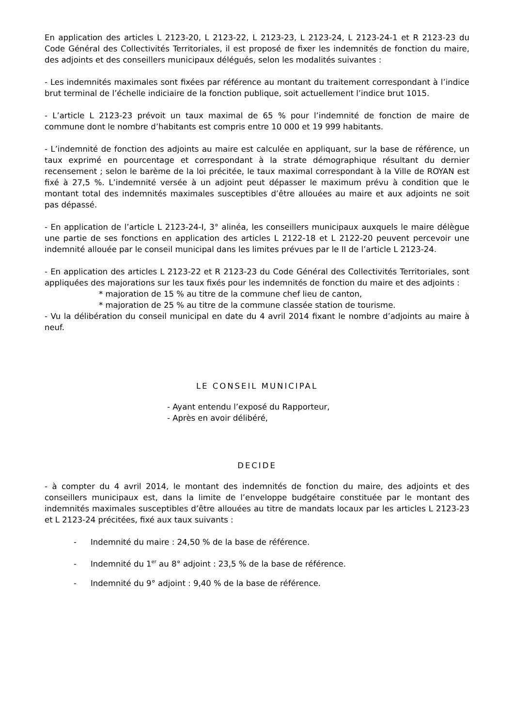En application des articles L 2123-20, L 2123-22, L 2123-23, L 2123-24, L 2123-24-1 et R 2123-23 du Code Général des Collectivités Territoriales, il est proposé de fixer les indemnités de fonction du maire, des adjoints et des conseillers municipaux délégués, selon les modalités suivantes :
- Les indemnités maximales sont fixées par référence au montant du traitement correspondant à l’indice brut terminal de l’échelle indiciaire de la fonction publique, soit actuellement l’indice brut 1015.
- L’article L 2123-23 prévoit un taux maximal de 65 % pour l’indemnité de fonction de maire de commune dont le nombre d’habitants est compris entre 10 000 et 19 999 habitants.
- L’indemnité de fonction des adjoints au maire est calculée en appliquant, sur la base de référence, un taux exprimé en pourcentage et correspondant à la strate démographique résultant du dernier recensement ; selon le barème de la loi précitée, le taux maximal correspondant à la Ville de ROYAN est fixé à 27,5 %. L’indemnité versée à un adjoint peut dépasser le maximum prévu à condition que le montant total des indemnités maximales susceptibles d’être allouées au maire et aux adjoints ne soit pas dépassé.
- En application de l’article L 2123-24-I, 3° alinéa, les conseillers municipaux auxquels le maire délègue une partie de ses fonctions en application des articles L 2122-18 et L 2122-20 peuvent percevoir une indemnité allouée par le conseil municipal dans les limites prévues par le II de l’article L 2123-24.
- En application des articles L 2123-22 et R 2123-23 du Code Général des Collectivités Territoriales, sont appliquées des majorations sur les taux fixés pour les indemnités de fonction du maire et des adjoints :
* majoration de 15 % au titre de la commune chef lieu de canton,
* majoration de 25 % au titre de la commune classée station de tourisme.
- Vu la délibération du conseil municipal en date du 4 avril 2014 fixant le nombre d’adjoints au maire à neuf.
LE CONSEIL MUNICIPAL
- Ayant entendu l’exposé du Rapporteur,
- Après en avoir délibéré,
DECIDE
- à compter du 4 avril 2014, le montant des indemnités de fonction du maire, des adjoints et des conseillers municipaux est, dans la limite de l’enveloppe budgétaire constituée par le montant des indemnités maximales susceptibles d’être allouées au titre de mandats locaux par les articles L 2123-23 et L 2123-24 précitées, fixé aux taux suivants :
- Indemnité du maire : 24,50 % de la base de référence.
- Indemnité du 1<sup>er</sup> au 8° adjoint : 23,5 % de la base de référence.
- Indemnité du 9° adjoint : 9,40 % de la base de référence.